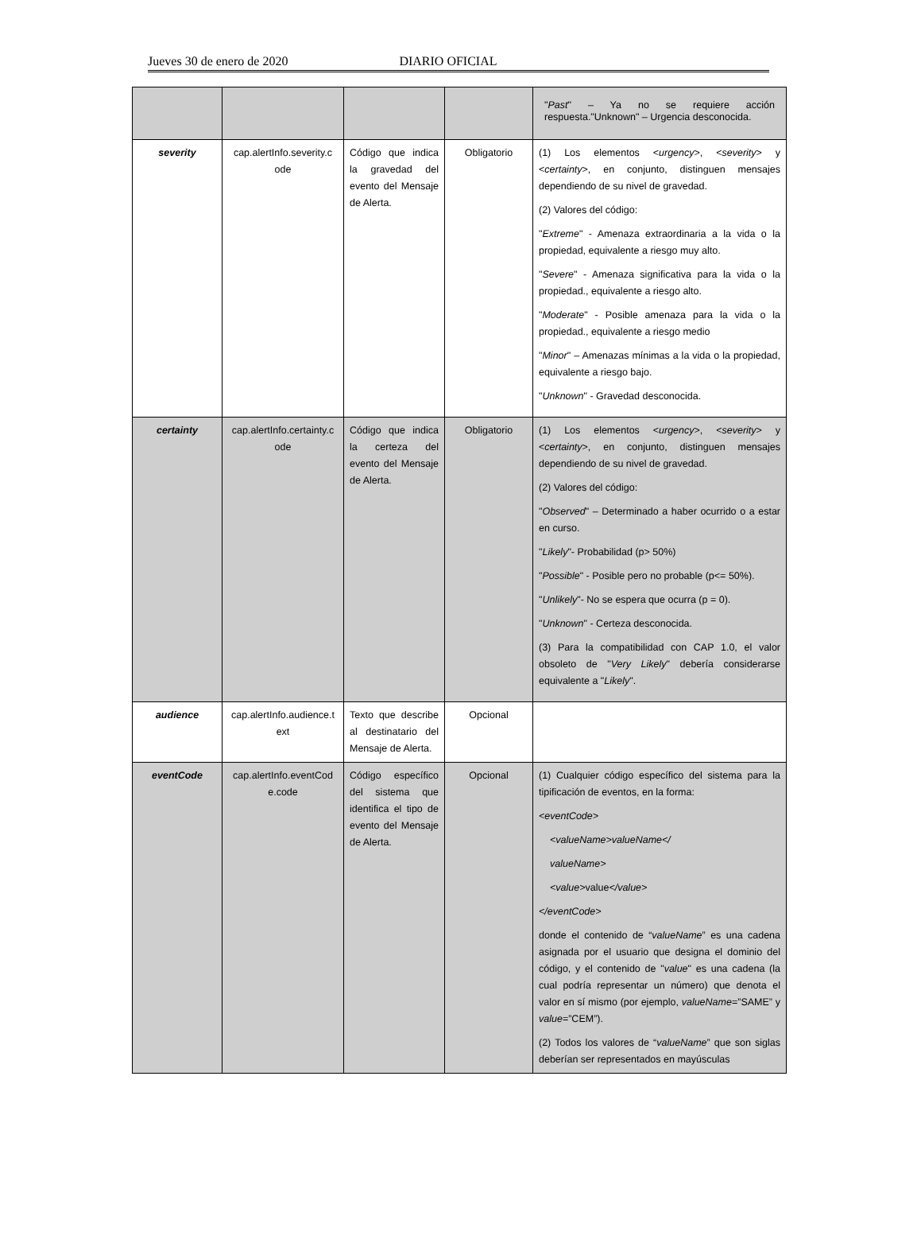Jueves 30 de enero de 2020 DIARIO OFICIAL
| | | | | " Past " – Ya no se requiere acción respuesta."Unknown" – Urgencia desconocida. |
| severity | cap.alertInfo.severity.c ode | Código que indica la gravedad del evento del Mensaje de Alerta. | Obligatorio | (1) Los elementos < urgency >, < severity > y < certainty >, en conjunto, distinguen mensajes dependiendo de su nivel de gravedad. (2) Valores del código: " Extreme " - Amenaza extraordinaria a la vida o la propiedad, equivalente a riesgo muy alto. " Severe " - Amenaza significativa para la vida o la propiedad., equivalente a riesgo alto. " Moderate " - Posible amenaza para la vida o la propiedad., equivalente a riesgo medio " Minor " – Amenazas mínimas a la vida o la propiedad, equivalente a riesgo bajo. " Unknown " - Gravedad desconocida. |
| certainty | cap.alertInfo.certainty.c ode | Código que indica la certeza del evento del Mensaje de Alerta. | Obligatorio | (1) Los elementos < urgency >, < severity > y < certainty >, en conjunto, distinguen mensajes dependiendo de su nivel de gravedad. (2) Valores del código: " Observed " – Determinado a haber ocurrido o a estar en curso. " Likely "- Probabilidad (p> 50%) " Possible " - Posible pero no probable (p<= 50%). " Unlikely "- No se espera que ocurra (p = 0). " Unknown " - Certeza desconocida. (3) Para la compatibilidad con CAP 1.0, el valor obsoleto de " Very Likely " debería considerarse equivalente a " Likely ". |
| audience | cap.alertInfo.audience.t ext | Texto que describe al destinatario del Mensaje de Alerta. | Opcional | |
| eventCode | cap.alertInfo.eventCod e.code | Código específico del sistema que identifica el tipo de evento del Mensaje de Alerta. | Opcional | (1) Cualquier código específico del sistema para la tipificación de eventos, en la forma: <eventCode> <valueName>valueName</ valueName> <value> value </value> </eventCode> donde el contenido de “ valueName ” es una cadena asignada por el usuario que designa el dominio del código, y el contenido de " value " es una cadena (la cual podría representar un número) que denota el valor en sí mismo (por ejemplo, valueName =”SAME” y value =”CEM”). (2) Todos los valores de “ valueName ” que son siglas deberían ser representados en mayúsculas |